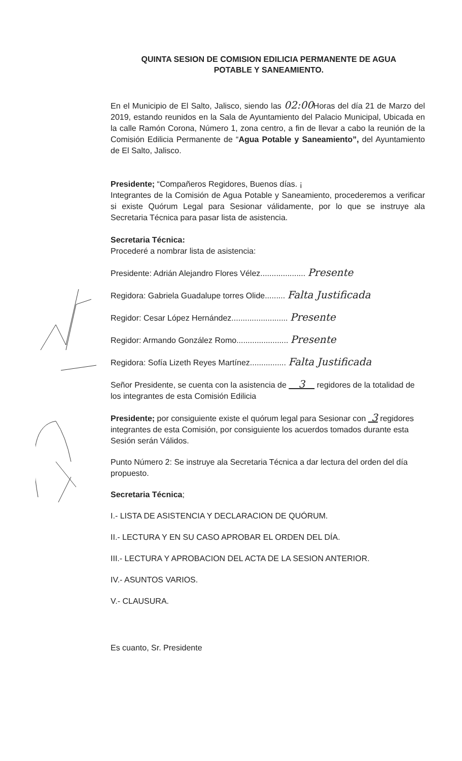QUINTA SESION DE COMISION EDILICIA PERMANENTE DE AGUA POTABLE Y SANEAMIENTO.
En el Municipio de El Salto, Jalisco, siendo las 02:00 Horas del día 21 de Marzo del 2019, estando reunidos en la Sala de Ayuntamiento del Palacio Municipal, Ubicada en la calle Ramón Corona, Número 1, zona centro, a fin de llevar a cabo la reunión de la Comisión Edilicia Permanente de “Agua Potable y Saneamiento”, del Ayuntamiento de El Salto, Jalisco.
Presidente; “Compañeros Regidores, Buenos días. ¡
Integrantes de la Comisión de Agua Potable y Saneamiento, procederemos a verificar si existe Quórum Legal para Sesionar válidamente, por lo que se instruye ala Secretaria Técnica para pasar lista de asistencia.
Secretaria Técnica:
Procederé a nombrar lista de asistencia:
Presidente: Adrián Alejandro Flores Vélez.................... Presente
Regidora: Gabriela Guadalupe torres Olide......... Falta Justificada
Regidor: Cesar López Hernández......................... Presente
Regidor: Armando González Romo....................... Presente
Regidora: Sofía Lizeth Reyes Martínez................ Falta Justificada
Señor Presidente, se cuenta con la asistencia de 3 regidores de la totalidad de los integrantes de esta Comisión Edilicia
Presidente; por consiguiente existe el quórum legal para Sesionar con 3 regidores integrantes de esta Comisión, por consiguiente los acuerdos tomados durante esta Sesión serán Válidos.
Punto Número 2: Se instruye ala Secretaria Técnica a dar lectura del orden del día propuesto.
Secretaria Técnica;
I.- LISTA DE ASISTENCIA Y DECLARACION DE QUÓRUM.
II.- LECTURA Y EN SU CASO APROBAR EL ORDEN DEL DÍA.
III.- LECTURA Y APROBACION DEL ACTA DE LA SESION ANTERIOR.
IV.- ASUNTOS VARIOS.
V.- CLAUSURA.
Es cuanto, Sr. Presidente